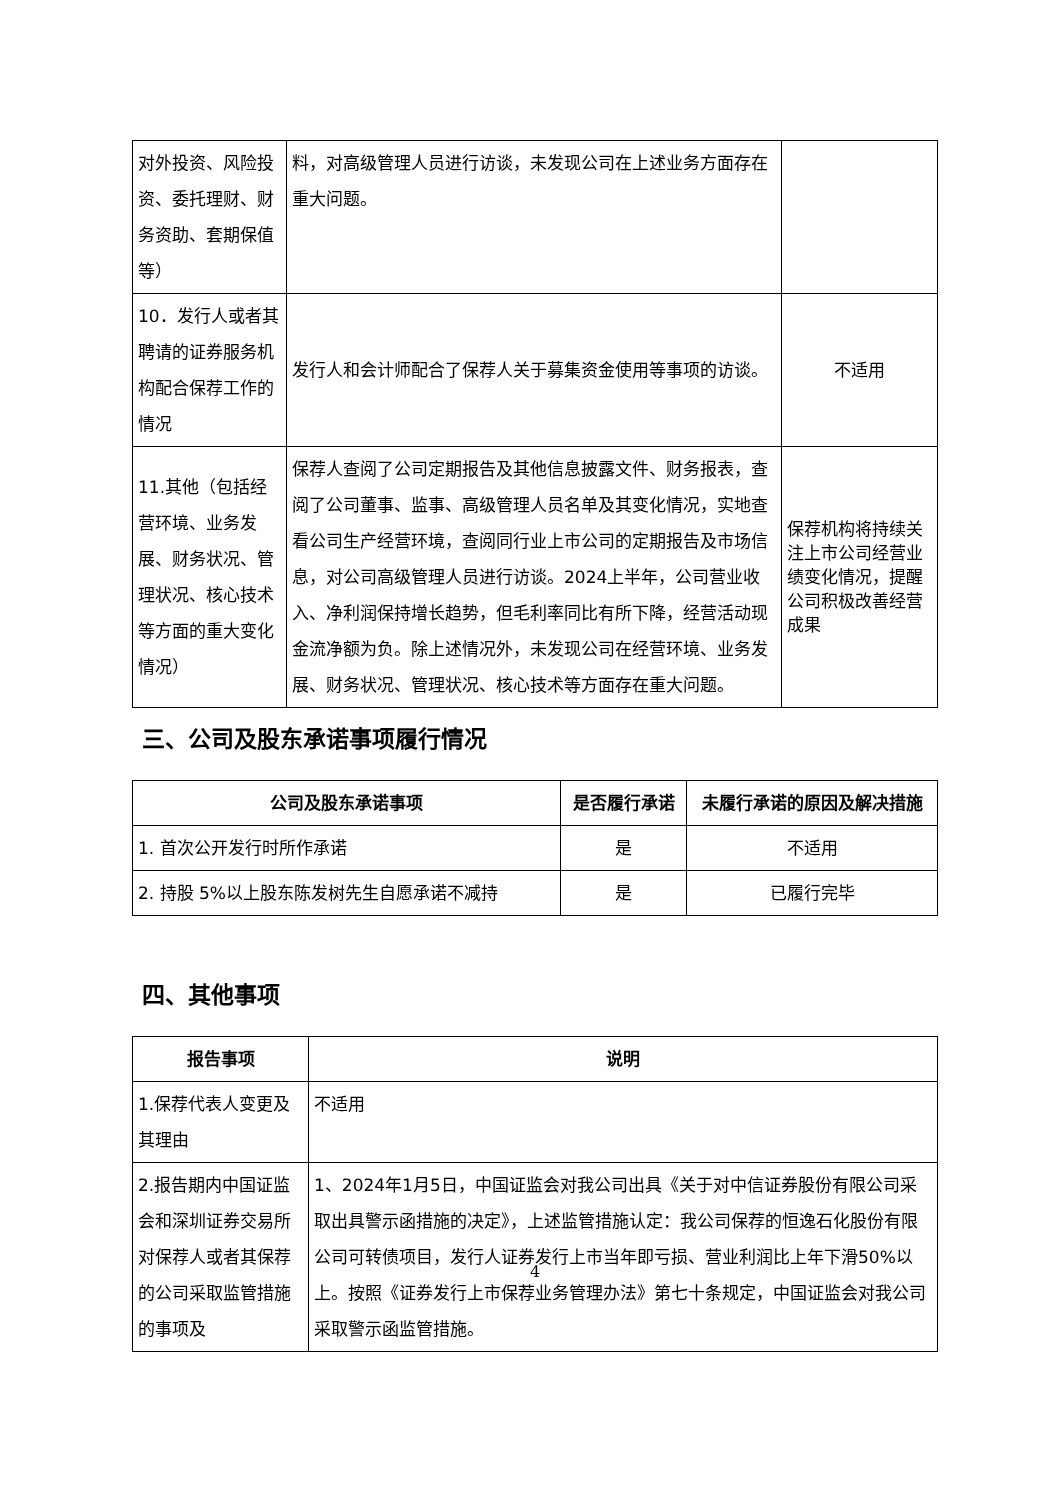| 对外投资、风险投资、委托理财、财务资助、套期保值等） | 料，对高级管理人员进行访谈，未发现公司在上述业务方面存在重大问题。 | |
| 10．发行人或者其聘请的证券服务机构配合保荐工作的情况 | 发行人和会计师配合了保荐人关于募集资金使用等事项的访谈。 | 不适用 |
| 11.其他（包括经营环境、业务发展、财务状况、管理状况、核心技术等方面的重大变化情况） | 保荐人查阅了公司定期报告及其他信息披露文件、财务报表，查阅了公司董事、监事、高级管理人员名单及其变化情况，实地查看公司生产经营环境，查阅同行业上市公司的定期报告及市场信息，对公司高级管理人员进行访谈。2024上半年，公司营业收入、净利润保持增长趋势，但毛利率同比有所下降，经营活动现金流净额为负。除上述情况外，未发现公司在经营环境、业务发展、财务状况、管理状况、核心技术等方面存在重大问题。 | 保荐机构将持续关注上市公司经营业绩变化情况，提醒公司积极改善经营成果 |
三、公司及股东承诺事项履行情况
| 公司及股东承诺事项 | 是否履行承诺 | 未履行承诺的原因及解决措施 |
| --- | --- | --- |
| 1. 首次公开发行时所作承诺 | 是 | 不适用 |
| 2. 持股 5%以上股东陈发树先生自愿承诺不减持 | 是 | 已履行完毕 |
四、其他事项
| 报告事项 | 说明 |
| --- | --- |
| 1.保荐代表人变更及其理由 | 不适用 |
| 2.报告期内中国证监会和深圳证券交易所对保荐人或者其保荐的公司采取监管措施的事项及 | 1、2024年1月5日，中国证监会对我公司出具《关于对中信证券股份有限公司采取出具警示函措施的决定》，上述监管措施认定：我公司保荐的恒逸石化股份有限公司可转债项目，发行人证券发行上市当年即亏损、营业利润比上年下滑50%以上。按照《证券发行上市保荐业务管理办法》第七十条规定，中国证监会对我公司采取警示函监管措施。 |
4